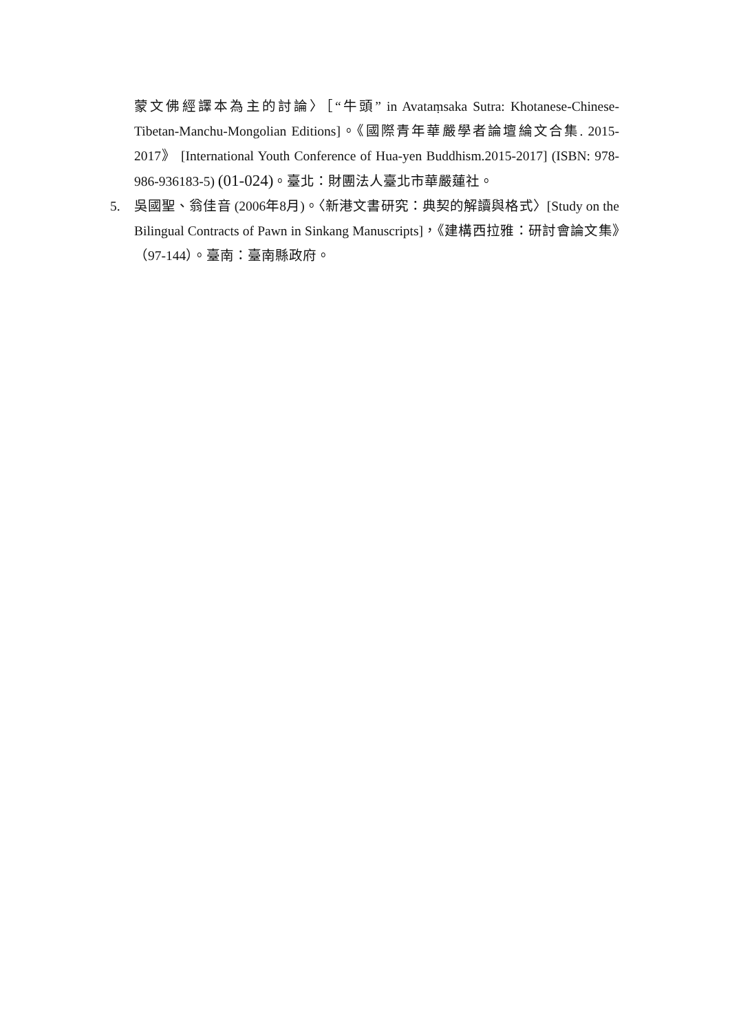蒙文佛經譯本為主的討論〉［“牛頭” in Avataṃsaka Sutra: Khotanese-Chinese-Tibetan-Manchu-Mongolian Editions]。《國際青年華嚴學者論壇綸文合集. 2015-2017》 [International Youth Conference of Hua-yen Buddhism.2015-2017] (ISBN: 978-986-936183-5) (01-024)。臺北：財團法人臺北市華嚴蓮社。
5. 吳國聖、翁佳音 (2006年8月)。〈新港文書研究：典契的解讀與格式〉[Study on the Bilingual Contracts of Pawn in Sinkang Manuscripts]，《建構西拉雅：研討會論文集》（97-144）。臺南：臺南縣政府。